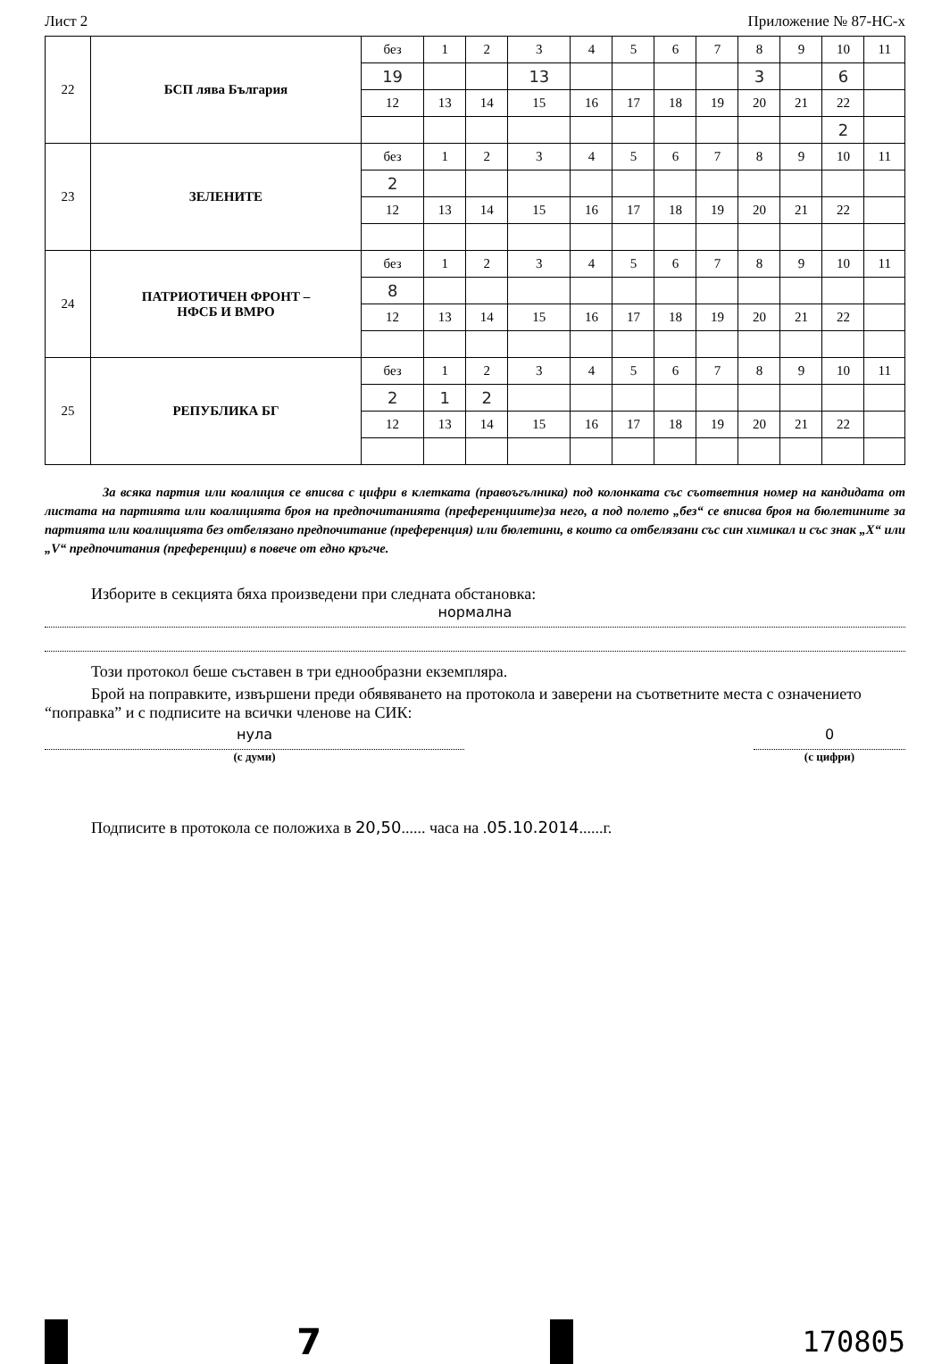Лист 2 Приложение № 87-НС-х
| 22 | БСП лява България | без | 1 | 2 | 3 | 4 | 5 | 6 | 7 | 8 | 9 | 10 | 11 |
| | | 19 | | | 13 | | | | | 3 | | 6 | |
| | | 12 | 13 | 14 | 15 | 16 | 17 | 18 | 19 | 20 | 21 | 22 | |
| | | | | | | | | | | | | 2 | |
| 23 | ЗЕЛЕНИТЕ | без | 1 | 2 | 3 | 4 | 5 | 6 | 7 | 8 | 9 | 10 | 11 |
| | | 2 | | | | | | | | | | | |
| | | 12 | 13 | 14 | 15 | 16 | 17 | 18 | 19 | 20 | 21 | 22 | |
| 24 | ПАТРИОТИЧЕН ФРОНТ – НФСБ И ВМРО | без | 1 | 2 | 3 | 4 | 5 | 6 | 7 | 8 | 9 | 10 | 11 |
| | | 8 | | | | | | | | | | | |
| | | 12 | 13 | 14 | 15 | 16 | 17 | 18 | 19 | 20 | 21 | 22 | |
| 25 | РЕПУБЛИКА БГ | без | 1 | 2 | 3 | 4 | 5 | 6 | 7 | 8 | 9 | 10 | 11 |
| | | 2 | 1 | 2 | | | | | | | | | |
| | | 12 | 13 | 14 | 15 | 16 | 17 | 18 | 19 | 20 | 21 | 22 | |
За всяка партия или коалиция се вписва с цифри в клетката (правоъгълника) под колонката със съответния номер на кандидата от листата на партията или коалицията броя на предпочитанията (преференциите)за него, а под полето „без“ се вписва броя на бюлетините за партията или коалицията без отбелязано предпочитание (преференция) или бюлетини, в които са отбелязани със син химикал и със знак „X“ или „V“ предпочитания (преференции) в повече от едно кръгче.
Изборите в секцията бяха произведени при следната обстановка:
нормална
Този протокол беше съставен в три еднообразни екземпляра.
Брой на поправките, извършени преди обявяването на протокола и заверени на съответните места с означението “поправка” и с подписите на всички членове на СИК:
нула
(с думи)
0
(с цифри)
Подписите в протокола се положиха в 20,50...... часа на .05.10.2014......г.
7
170805